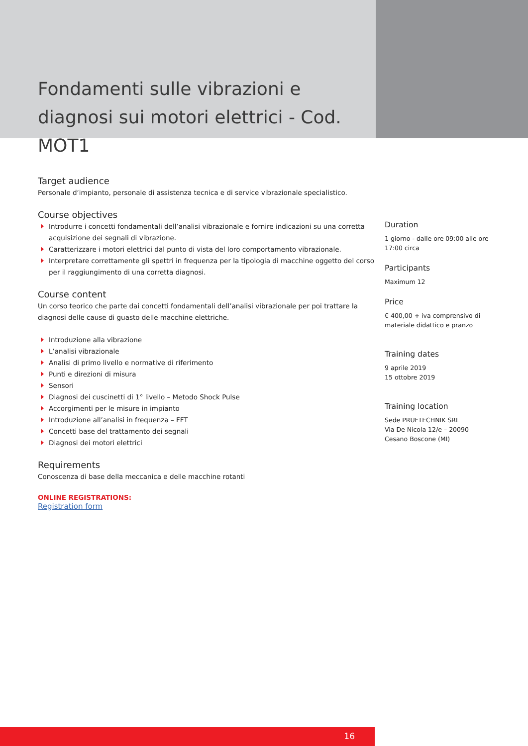Fondamenti sulle vibrazioni e diagnosi sui motori elettrici - Cod. MOT1
Target audience
Personale d‘impianto, personale di assistenza tecnica e di service vibrazionale specialistico.
Course objectives
Introdurre i concetti fondamentali dell’analisi vibrazionale e fornire indicazioni su una corretta acquisizione dei segnali di vibrazione.
Caratterizzare i motori elettrici dal punto di vista del loro comportamento vibrazionale.
Interpretare correttamente gli spettri in frequenza per la tipologia di macchine oggetto del corso per il raggiungimento di una corretta diagnosi.
Course content
Un corso teorico che parte dai concetti fondamentali dell’analisi vibrazionale per poi trattare la diagnosi delle cause di guasto delle macchine elettriche.
Introduzione alla vibrazione
L’analisi vibrazionale
Analisi di primo livello e normative di riferimento
Punti e direzioni di misura
Sensori
Diagnosi dei cuscinetti di 1° livello – Metodo Shock Pulse
Accorgimenti per le misure in impianto
Introduzione all’analisi in frequenza – FFT
Concetti base del trattamento dei segnali
Diagnosi dei motori elettrici
Requirements
Conoscenza di base della meccanica e delle macchine rotanti
ONLINE REGISTRATIONS:
Registration form
Duration
1 giorno - dalle ore 09:00 alle ore 17:00 circa
Participants
Maximum 12
Price
€ 400,00 + iva comprensivo di materiale didattico e pranzo
Training dates
9 aprile 2019
15 ottobre 2019
Training location
Sede PRUFTECHNIK SRL
Via De Nicola 12/e – 20090
Cesano Boscone (MI)
16